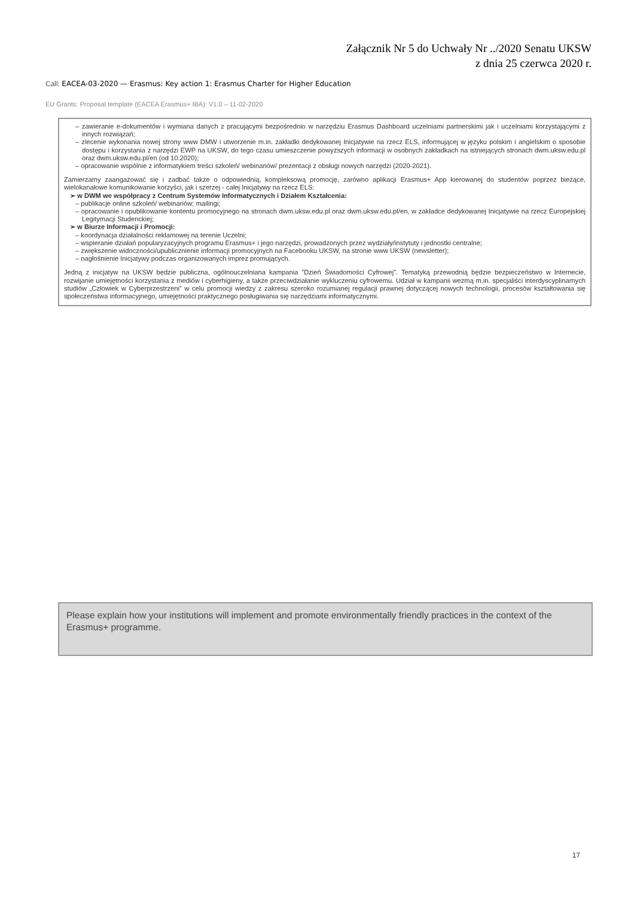Załącznik Nr 5 do Uchwały Nr ../2020 Senatu UKSW
z dnia 25 czerwca 2020 r.
Call: EACEA-03-2020 — Erasmus: Key action 1: Erasmus Charter for Higher Education
EU Grants: Proposal template (EACEA Erasmus+ IBA): V1.0 – 11-02-2020
– zawieranie e-dokumentów i wymiana danych z pracującymi bezpośrednio w narzędziu Erasmus Dashboard uczelniami partnerskimi jak i uczelniami korzystającymi z innych rozwiązań;
– zlecenie wykonania nowej strony www DMW i utworzenie m.in. zakładki dedykowanej Inicjatywie na rzecz ELS, informującej w języku polskim i angielskim o sposobie dostępu i korzystania z narzędzi EWP na UKSW, do tego czasu umieszczenie powyższych informacji w osobnych zakładkach na istniejących stronach dwm.uksw.edu.pl oraz dwm.uksw.edu.pl/en (od 10.2020);
– opracowanie wspólnie z informatykiem treści szkoleń/ webinariów/ prezentacji z obsługi nowych narzędzi (2020-2021).
Zamierzamy zaangażować się i zadbać także o odpowiednią, kompleksową promocję, zarówno aplikacji Erasmus+ App kierowanej do studentów poprzez bieżące, wielokanałowe komunikowanie korzyści, jak i szerzej - całej Inicjatywy na rzecz ELS:
➢ w DWM we współpracy z Centrum Systemów Informatycznych i Działem Kształcenia:
– publikacje online szkoleń/ webinariów; mailingi;
– opracowanie i opublikowanie kontentu promocyjnego na stronach dwm.uksw.edu.pl oraz dwm.uksw.edu.pl/en, w zakładce dedykowanej Inicjatywie na rzecz Europejskiej Legitymacji Studenckiej;
➢ w Biurze Informacji i Promocji:
– koordynacja działalności reklamowej na terenie Uczelni;
– wspieranie działań popularyzacyjnych programu Erasmus+ i jego narzędzi, prowadzonych przez wydziały/instytuty i jednostki centralne;
– zwiększenie widoczności/upublicznienie informacji promocyjnych na Facebooku UKSW, na stronie www UKSW (newsletter);
– nagłośnienie Inicjatywy podczas organizowanych imprez promujących.
Jedną z inicjatyw na UKSW będzie publiczna, ogólnouczelniana kampania ”Dzień Świadomości Cyfrowej”. Tematyką przewodnią będzie bezpieczeństwo w Internecie, rozwijanie umiejętności korzystania z mediów i cyberhigieny, a także przeciwdziałanie wykluczeniu cyfrowemu. Udział w kampanii wezmą m.in. specjaliści interdyscyplinarnych studiów „Człowiek w Cyberprzestrzeni” w celu promocji wiedzy z zakresu szeroko rozumianej regulacji prawnej dotyczącej nowych technologii, procesów kształtowania się społeczeństwa informacyjnego, umiejętności praktycznego posługiwania się narzędziami informatycznymi.
Please explain how your institutions will implement and promote environmentally friendly practices in the context of the Erasmus+ programme.
17